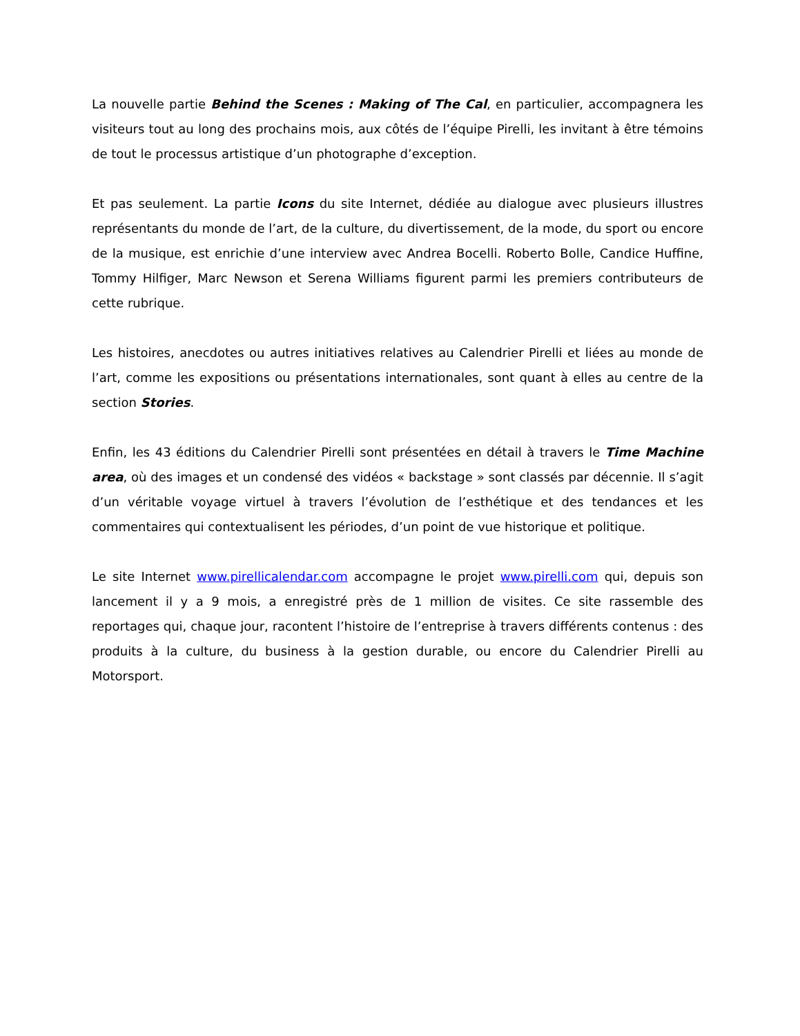La nouvelle partie Behind the Scenes : Making of The Cal, en particulier, accompagnera les visiteurs tout au long des prochains mois, aux côtés de l’équipe Pirelli, les invitant à être témoins de tout le processus artistique d’un photographe d’exception.
Et pas seulement. La partie Icons du site Internet, dédiée au dialogue avec plusieurs illustres représentants du monde de l’art, de la culture, du divertissement, de la mode, du sport ou encore de la musique, est enrichie d’une interview avec Andrea Bocelli. Roberto Bolle, Candice Huffine, Tommy Hilfiger, Marc Newson et Serena Williams figurent parmi les premiers contributeurs de cette rubrique.
Les histoires, anecdotes ou autres initiatives relatives au Calendrier Pirelli et liées au monde de l’art, comme les expositions ou présentations internationales, sont quant à elles au centre de la section Stories.
Enfin, les 43 éditions du Calendrier Pirelli sont présentées en détail à travers le Time Machine area, où des images et un condensé des vidéos « backstage » sont classés par décennie. Il s’agit d’un véritable voyage virtuel à travers l’évolution de l’esthétique et des tendances et les commentaires qui contextualisent les périodes, d’un point de vue historique et politique.
Le site Internet www.pirellicalendar.com accompagne le projet www.pirelli.com qui, depuis son lancement il y a 9 mois, a enregistré près de 1 million de visites. Ce site rassemble des reportages qui, chaque jour, racontent l’histoire de l’entreprise à travers différents contenus : des produits à la culture, du business à la gestion durable, ou encore du Calendrier Pirelli au Motorsport.